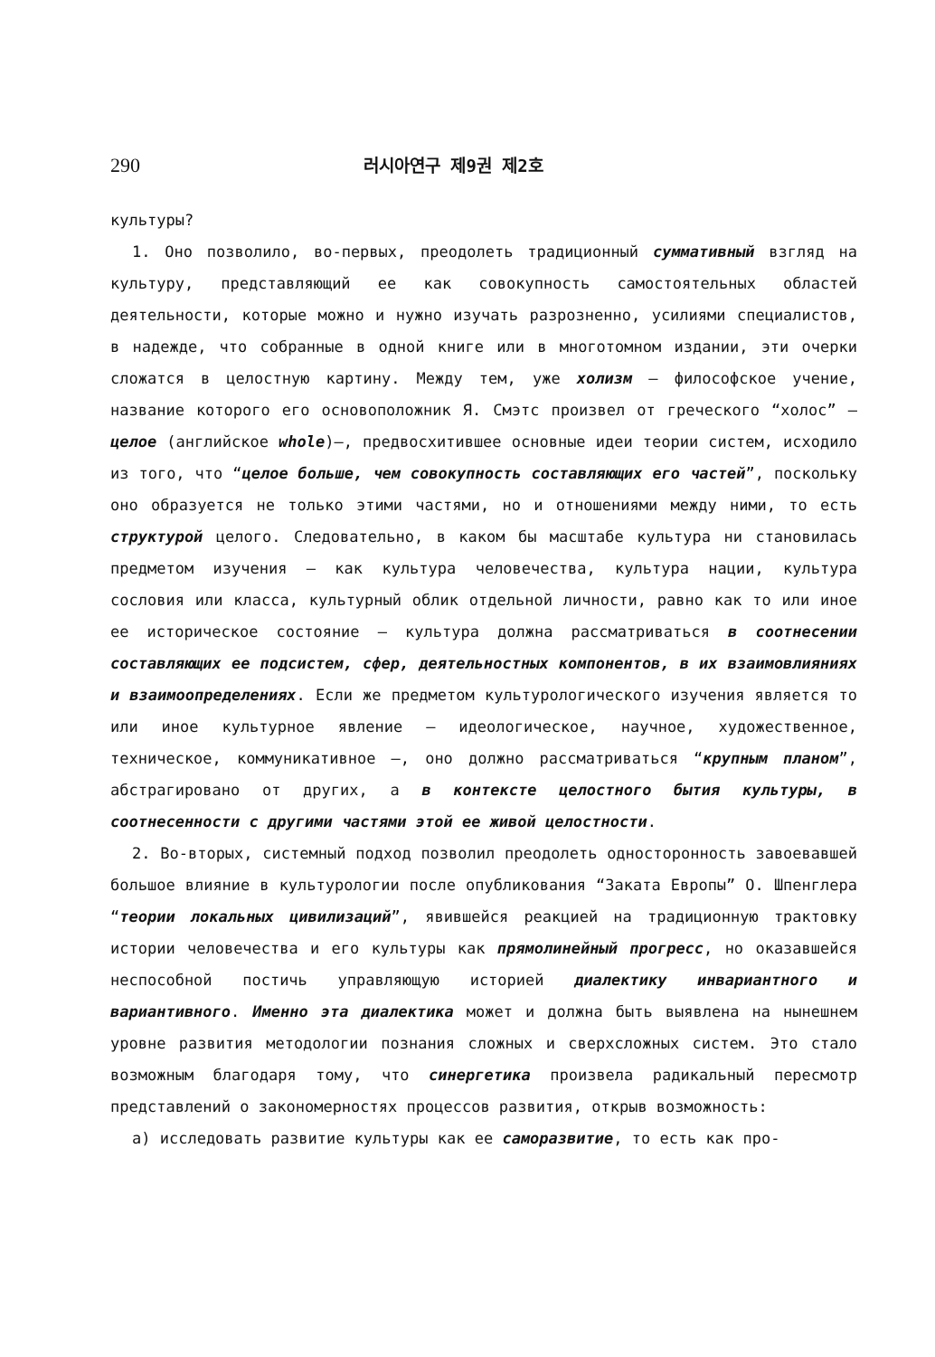290
러시아연구 제9권 제2호
культуры?
1. Оно позволило, во-первых, преодолеть традиционный суммативный взгляд на культуру, представляющий ее как совокупность самостоятельных областей деятельности, которые можно и нужно изучать разрозненно, усилиями специалистов, в надежде, что собранные в одной книге или в многотомном издании, эти очерки сложатся в целостную картину. Между тем, уже холизм — философское учение, название которого его основоположник Я. Смэтс произвел от греческого “холос” — целое (английское whole)—, предвосхитившее основные идеи теории систем, исходило из того, что “целое больше, чем совокупность составляющих его частей”, поскольку оно образуется не только этими частями, но и отношениями между ними, то есть структурой целого. Следовательно, в каком бы масштабе культура ни становилась предметом изучения — как культура человечества, культура нации, культура сословия или класса, культурный облик отдельной личности, равно как то или иное ее историческое состояние — культура должна рассматриваться в соотнесении составляющих ее подсистем, сфер, деятельностных компонентов, в их взаимовлияниях и взаимоопределениях. Если же предметом культурологического изучения является то или иное культурное явление — идеологическое, научное, художественное, техническое, коммуникативное —, оно должно рассматриваться “крупным планом”, абстрагировано от других, а в контексте целостного бытия культуры, в соотнесенности с другими частями этой ее живой целостности.
2. Во-вторых, системный подход позволил преодолеть односторонность завоевавшей большое влияние в культурологии после опубликования “Заката Европы” О. Шпенглера “теории локальных цивилизаций”, явившейся реакцией на традиционную трактовку истории человечества и его культуры как прямолинейный прогресс, но оказавшейся неспособной постичь управляющую историей диалектику инвариантного и вариантивного. Именно эта диалектика может и должна быть выявлена на нынешнем уровне развития методологии познания сложных и сверхсложных систем. Это стало возможным благодаря тому, что синергетика произвела радикальный пересмотр представлений о закономерностях процессов развития, открыв возможность:
а) исследовать развитие культуры как ее саморазвитие, то есть как про-